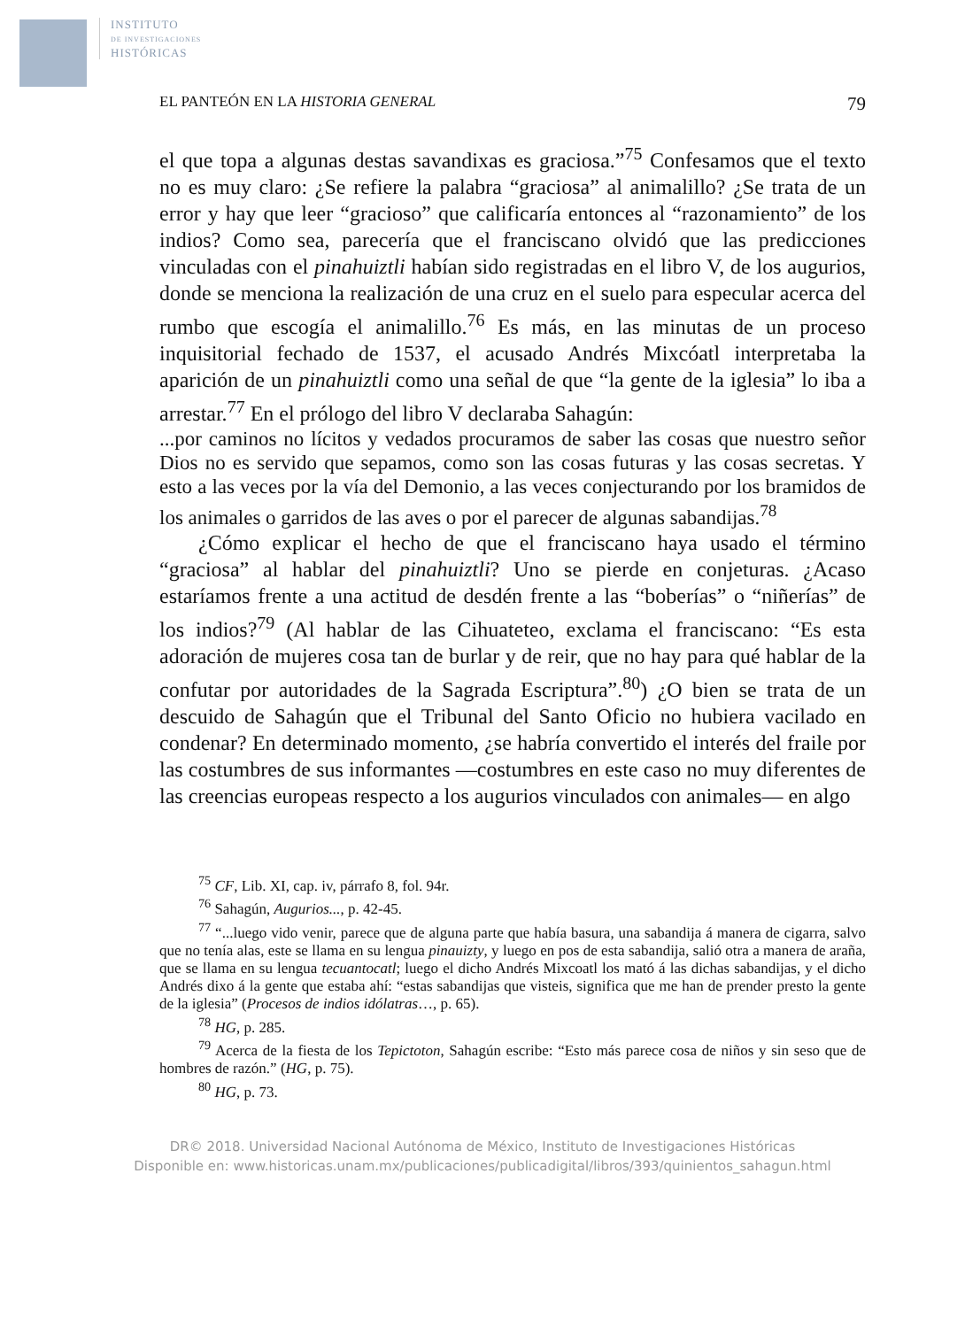INSTITUTO
DE INVESTIGACIONES
HISTÓRICAS
EL PANTEÓN EN LA HISTORIA GENERAL 79
el que topa a algunas destas savandixas es graciosa.”<sup>75</sup> Confesamos que el texto no es muy claro: ¿Se refiere la palabra “graciosa” al animalillo? ¿Se trata de un error y hay que leer “gracioso” que calificaría entonces al “razonamiento” de los indios? Como sea, parecería que el franciscano olvidó que las predicciones vinculadas con el pinahuiztli habían sido registradas en el libro V, de los augurios, donde se menciona la realización de una cruz en el suelo para especular acerca del rumbo que escogía el animalillo.<sup>76</sup> Es más, en las minutas de un proceso inquisitorial fechado de 1537, el acusado Andrés Mixcóatl interpretaba la aparición de un pinahuiztli como una señal de que “la gente de la iglesia” lo iba a arrestar.<sup>77</sup> En el prólogo del libro V declaraba Sahagún:
...por caminos no lícitos y vedados procuramos de saber las cosas que nuestro señor Dios no es servido que sepamos, como son las cosas futuras y las cosas secretas. Y esto a las veces por la vía del Demonio, a las veces conjecturando por los bramidos de los animales o garridos de las aves o por el parecer de algunas sabandijas.<sup>78</sup>
¿Cómo explicar el hecho de que el franciscano haya usado el término “graciosa” al hablar del pinahuiztli? Uno se pierde en conjeturas. ¿Acaso estaríamos frente a una actitud de desdén frente a las “boberías” o “niñerías” de los indios?<sup>79</sup> (Al hablar de las Cihuateteo, exclama el franciscano: “Es esta adoración de mujeres cosa tan de burlar y de reir, que no hay para qué hablar de la confutar por autoridades de la Sagrada Escriptura”.<sup>80</sup>) ¿O bien se trata de un descuido de Sahagún que el Tribunal del Santo Oficio no hubiera vacilado en condenar? En determinado momento, ¿se habría convertido el interés del fraile por las costumbres de sus informantes —costumbres en este caso no muy diferentes de las creencias europeas respecto a los augurios vinculados con animales— en algo
<sup>75</sup> CF, Lib. XI, cap. iv, párrafo 8, fol. 94r.
<sup>76</sup> Sahagún, Augurios..., p. 42-45.
<sup>77</sup> “...luego vido venir, parece que de alguna parte que había basura, una sabandija á manera de cigarra, salvo que no tenía alas, este se llama en su lengua pinauizty, y luego en pos de esta sabandija, salió otra a manera de araña, que se llama en su lengua tecuantocatl; luego el dicho Andrés Mixcoatl los mató á las dichas sabandijas, y el dicho Andrés dixo á la gente que estaba ahí: “estas sabandijas que visteis, significa que me han de prender presto la gente de la iglesia” (Procesos de indios idólatras…, p. 65).
<sup>78</sup> HG, p. 285.
<sup>79</sup> Acerca de la fiesta de los Tepictoton, Sahagún escribe: “Esto más parece cosa de niños y sin seso que de hombres de razón.” (HG, p. 75).
<sup>80</sup> HG, p. 73.
DR© 2018. Universidad Nacional Autónoma de México, Instituto de Investigaciones Históricas
Disponible en: www.historicas.unam.mx/publicaciones/publicadigital/libros/393/quinientos_sahagun.html